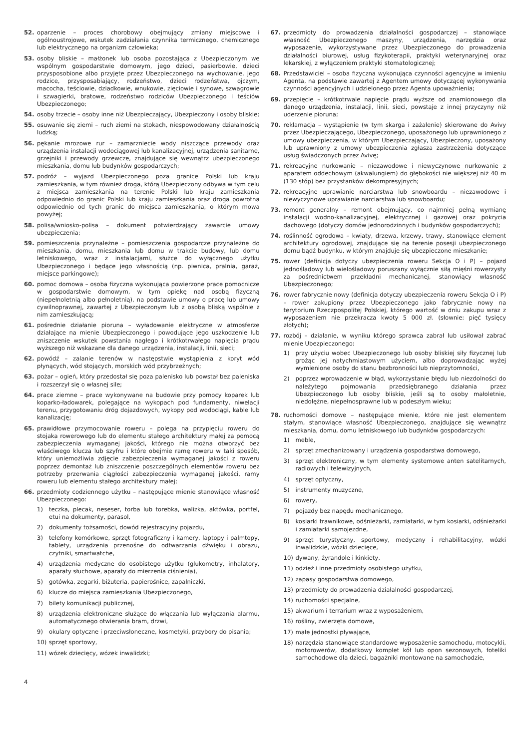52. oparzenie – proces chorobowy obejmujący zmiany miejscowe i ogólnoustrojowe, wskutek zadziałania czynnika termicznego, chemicznego lub elektrycznego na organizm człowieka;
53. osoby bliskie – małżonek lub osoba pozostająca z Ubezpieczonym we wspólnym gospodarstwie domowym, jego dzieci, pasierbowie, dzieci przysposobione albo przyjęte przez Ubezpieczonego na wychowanie, jego rodzice, przysposabiający, rodzeństwo, dzieci rodzeństwa, ojczym, macocha, teściowie, dziadkowie, wnukowie, zięciowie i synowe, szwagrowie i szwagierki, bratowe, rodzeństwo rodziców Ubezpieczonego i teściów Ubezpieczonego;
54. osoby trzecie – osoby inne niż Ubezpieczający, Ubezpieczony i osoby bliskie;
55. osuwanie się ziemi – ruch ziemi na stokach, niespowodowany działalnością ludzką;
56. pękanie mrozowe rur – zamarzniecie wody niszczące przewody oraz urządzenia instalacji wodociągowej lub kanalizacyjnej, urządzenia sanitarne, grzejniki i przewody grzewcze, znajdujące się wewnątrz ubezpieczonego mieszkania, domu lub budynków gospodarczych;
57. podróż – wyjazd Ubezpieczonego poza granice Polski lub kraju zamieszkania, w tym również droga, którą Ubezpieczony odbywa w tym celu z miejsca zamieszkania na terenie Polski lub kraju zamieszkania odpowiednio do granic Polski lub kraju zamieszkania oraz droga powrotna odpowiednio od tych granic do miejsca zamieszkania, o którym mowa powyżej;
58. polisa/wniosko-polisa – dokument potwierdzający zawarcie umowy ubezpieczenia;
59. pomieszczenia przynależne – pomieszczenia gospodarcze przynależne do mieszkania, domu, mieszkania lub domu w trakcie budowy, lub domu letniskowego, wraz z instalacjami, służce do wyłącznego użytku Ubezpieczonego i będące jego własnością (np. piwnica, pralnia, garaż, miejsce parkingowe);
60. pomoc domowa – osoba fizyczna wykonująca powierzone prace pomocnicze w gospodarstwie domowym, w tym opiekę nad osobą fizyczną (niepełnoletnią albo pełnoletnią), na podstawie umowy o pracę lub umowy cywilnoprawnej, zawartej z Ubezpieczonym lub z osobą bliską wspólnie z nim zamieszkującą;
61. pośrednie działanie pioruna – wyładowanie elektryczne w atmosferze działające na mienie Ubezpieczonego i powodujące jego uszkodzenie lub zniszczenie wskutek powstania nagłego i krótkotrwałego napięcia prądu wyższego niż wskazane dla danego urządzenia, instalacji, linii, sieci;
62. powódź – zalanie terenów w następstwie wystąpienia z koryt wód płynących, wód stojących, morskich wód przybrzeżnych;
63. pożar – ogień, który przedostał się poza palenisko lub powstał bez paleniska i rozszerzył się o własnej sile;
64. prace ziemne – prace wykonywane na budowie przy pomocy koparek lub koparko-ładowarek, polegające na wykopach pod fundamenty, niwelacji terenu, przygotowaniu dróg dojazdowych, wykopy pod wodociągi, kable lub kanalizację;
65. prawidłowe przymocowanie roweru – polega na przypięciu roweru do stojaka rowerowego lub do elementu stałego architektury małej za pomocą zabezpieczenia wymaganej jakości, którego nie można otworzyć bez właściwego klucza lub szyfru i które obejmie ramę roweru w taki sposób, który uniemożliwia zdjęcie zabezpieczenia wymaganej jakości z roweru poprzez demontaż lub zniszczenie poszczególnych elementów roweru bez potrzeby przerwania ciągłości zabezpieczenia wymaganej jakości, ramy roweru lub elementu stałego architektury małej;
66. przedmioty codziennego użytku – następujące mienie stanowiące własność Ubezpieczonego:
1) teczka, plecak, neseser, torba lub torebka, walizka, aktówka, portfel, etui na dokumenty, parasol,
2) dokumenty tożsamości, dowód rejestracyjny pojazdu,
3) telefony komórkowe, sprzęt fotograficzny i kamery, laptopy i palmtopy, tablety, urządzenia przenośne do odtwarzania dźwięku i obrazu, czytniki, smartwatche,
4) urządzenia medyczne do osobistego użytku (glukometry, inhalatory, aparaty słuchowe, aparaty do mierzenia ciśnienia),
5) gotówka, zegarki, biżuteria, papierośnice, zapalniczki,
6) klucze do miejsca zamieszkania Ubezpieczonego,
7) bilety komunikacji publicznej,
8) urządzenia elektroniczne służące do włączania lub wyłączania alarmu, automatycznego otwierania bram, drzwi,
9) okulary optyczne i przeciwsłoneczne, kosmetyki, przybory do pisania;
10) sprzęt sportowy,
11) wózek dziecięcy, wózek inwalidzki;
67. przedmioty do prowadzenia działalności gospodarczej – stanowiące własność Ubezpieczonego maszyny, urządzenia, narzędzia oraz wyposażenie, wykorzystywane przez Ubezpieczonego do prowadzenia działalności biurowej, usług fizykoterapii, praktyki weterynaryjnej oraz lekarskiej, z wyłączeniem praktyki stomatologicznej;
68. Przedstawiciel – osoba fizyczna wykonująca czynności agencyjne w imieniu Agenta, na podstawie zawartej z Agentem umowy dotyczącej wykonywania czynności agencyjnych i udzielonego przez Agenta upoważnienia;
69. przepięcie – krótkotrwale napięcie prądu wyższe od znamionowego dla danego urządzenia, instalacji, linii, sieci, powstaje z innej przyczyny niż uderzenie pioruna;
70. reklamacja – wystąpienie (w tym skarga i zażalenie) skierowane do Avivy przez Ubezpieczającego, Ubezpieczonego, uposażonego lub uprawnionego z umowy ubezpieczenia, w którym Ubezpieczający, Ubezpieczony, uposażony lub uprawniony z umowy ubezpieczenia zgłasza zastrzeżenia dotyczące usług świadczonych przez Avivę;
71. rekreacyjne nurkowanie – niezawodowe i niewyczynowe nurkowanie z aparatem oddechowym (akwalungiem) do głębokości nie większej niż 40 m (130 stóp) bez przystanków dekompresyjnych;
72. rekreacyjne uprawianie narciarstwa lub snowboardu – niezawodowe i niewyczynowe uprawianie narciarstwa lub snowboardu;
73. remont generalny – remont obejmujący, co najmniej pełną wymianę instalacji wodno-kanalizacyjnej, elektrycznej i gazowej oraz pokrycia dachowego (dotyczy domów jednorodzinnych i budynków gospodarczych);
74. roślinność ogrodowa – kwiaty, drzewa, krzewy, trawy, stanowiące element architektury ogrodowej, znajdujące się na terenie posesji ubezpieczonego domu bądź budynku, w którym znajduje się ubezpieczone mieszkanie;
75. rower (definicja dotyczy ubezpieczenia roweru Sekcja O i P) – pojazd jednośladowy lub wielośladowy poruszany wyłącznie siłą mięśni rowerzysty za pośrednictwem przekładni mechanicznej, stanowiący własność Ubezpieczonego;
76. rower fabrycznie nowy (definicja dotyczy ubezpieczenia roweru Sekcja O i P) – rower zakupiony przez Ubezpieczonego jako fabrycznie nowy na terytorium Rzeczpospolitej Polskiej, którego wartość w dniu zakupu wraz z wyposażeniem nie przekracza kwoty 5 000 zł. (słownie: pięć tysięcy złotych);
77. rozbój – działanie, w wyniku którego sprawca zabrał lub usiłował zabrać mienie Ubezpieczonego:
1) przy użyciu wobec Ubezpieczonego lub osoby bliskiej siły fizycznej lub grożąc jej natychmiastowym użyciem, albo doprowadzając wyżej wymienione osoby do stanu bezbronności lub nieprzytomności,
2) poprzez wprowadzenie w błąd, wykorzystanie błędu lub niezdolności do należytego pojmowania przedsiębranego działania przez Ubezpieczonego lub osoby bliskie, jeśli są to osoby małoletnie, niedołężne, niepełnosprawne lub w podeszłym wieku;
78. ruchomości domowe – następujące mienie, które nie jest elementem stałym, stanowiące własność Ubezpieczonego, znajdujące się wewnątrz mieszkania, domu, domu letniskowego lub budynków gospodarczych:
1) meble,
2) sprzęt zmechanizowany i urządzenia gospodarstwa domowego,
3) sprzęt elektroniczny, w tym elementy systemowe anten satelitarnych, radiowych i telewizyjnych,
4) sprzęt optyczny,
5) instrumenty muzyczne,
6) rowery,
7) pojazdy bez napędu mechanicznego,
8) kosiarki trawnikowe, odśnieżarki, zamiatarki, w tym kosiarki, odśnieżarki i zamiatarki samojezdne,
9) sprzęt turystyczny, sportowy, medyczny i rehabilitacyjny, wózki inwalidzkie, wózki dziecięce,
10) dywany, żyrandole i kinkiety,
11) odzież i inne przedmioty osobistego użytku,
12) zapasy gospodarstwa domowego,
13) przedmioty do prowadzenia działalności gospodarczej,
14) ruchomości specjalne,
15) akwarium i terrarium wraz z wyposażeniem,
16) rośliny, zwierzęta domowe,
17) małe jednostki pływające,
18) narzędzia stanowiące standardowe wyposażenie samochodu, motocykli, motorowerów, dodatkowy komplet kół lub opon sezonowych, foteliki samochodowe dla dzieci, bagażniki montowane na samochodzie,
4